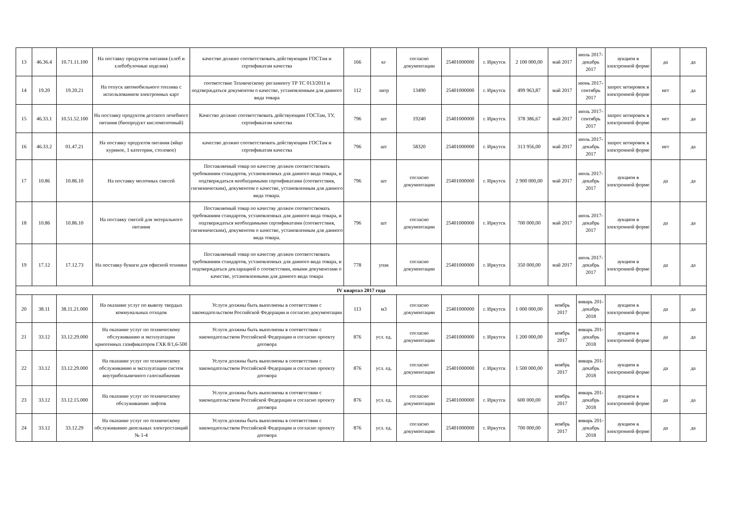| 13 | 46.36.4 | 10.71.11.100 | На поставку продуктов питания (хлеб и хлебобулочные изделия) | качество должно соответствовать действующим ГОСТам и сертификатам качества | 166 | кг | согласно документации | 25401000000 | г. Иркутск | 2 100 000,00 | май 2017 | июль 2017-декабрь 2017 | аукцион в электронной форме | да | да |
| 14 | 19.20 | 19.20.21 | На отпуск автомобильного топлива с использованием электронных карт | соответствие Техническому регламенту ТР ТС 013/2011 и подтверждаться документом о качестве, установленным для данного вида товара | 112 | литр | 13490 | 25401000000 | г. Иркутск | 499 963,87 | май 2017 | июнь 2017-сентябрь 2017 | запрос котировок в электронной форме | нет | да |
| 15 | 46.33.1 | 10.51.52.100 | На поставку продуктов детского лечебного питания (биопродукт кисломолочный) | Качество должно соответствовать действующим ГОСТам, ТУ, сертификатам качества | 796 | шт | 19240 | 25401000000 | г. Иркутск | 378 386,67 | май 2017 | июль 2017-сентябрь 2017 | запрос котировок в электронной форме | нет | да |
| 16 | 46.33.2 | 01.47.21 | На поставку продуктов питания (яйцо куриное, 1 категории, столовое) | качество должно соответствовать действующим ГОСТам и сертификатам качества | 796 | шт | 58320 | 25401000000 | г. Иркутск | 313 956,00 | май 2017 | июль 2017-декабрь 2017 | запрос котировок в электронной форме | нет | да |
| 17 | 10.86 | 10.86.10 | На поставку молочных смесей | Поставляемый товар по качеству должен соответствовать требованиям стандартов, установленных для данного вида товара, и подтверждаться необходимыми сертификатами (соответствия, гигиеническим), документом о качестве, установленным для данного вида товара. | 796 | шт | согласно документации | 25401000000 | г. Иркутск | 2 900 000,00 | май 2017 | июль 2017-декабрь 2017 | аукцион в электронной форме | да | да |
| 18 | 10.86 | 10.86.10 | На поставку смесей для энтерального питания | Поставляемый товар по качеству должен соответствовать требованиям стандартов, установленных для данного вида товара, и подтверждаться необходимыми сертификатами (соответствия, гигиеническим), документом о качестве, установленным для данного вида товара. | 796 | шт | согласно документации | 25401000000 | г. Иркутск | 700 000,00 | май 2017 | июль 2017-декабрь 2017 | аукцион в электронной форме | да | да |
| 19 | 17.12 | 17.12.73 | На поставку бумаги для офисной техники | Поставляемый товар по качеству должен соответствовать требованиям стандартов, установленных для данного вида товара, и подтверждаться декларацией о соответствии, иными документами о качестве, установленными для данного вида товара | 778 | упак | согласно документации | 25401000000 | г. Иркутск | 350 000,00 | май 2017 | июль 2017-декабрь 2017 | аукцион в электронной форме | да | да |
| IV квартал 2017 года | | | | | | | | | | | | | | | |
| 20 | 38.11 | 38.11.21.000 | На оказание услуг по вывозу твердых коммунальных отходов | Услуги должны быть выполнены в соответствии с законодательством Российской Федерации и согласно документации | 113 | м3 | согласно документации | 25401000000 | г. Иркутск | 1 000 000,00 | ноябрь 2017 | январь 201-декабрь 2018 | аукцион в электронной форме | да | да |
| 21 | 33.12 | 33.12.29.000 | На оказание услуг по техническому обслуживанию и эксплуатации криогенных газификаторов ГХК 8/1,6-500 | Услуги должны быть выполнены в соответствии с законодательством Российской Федерации и согласно проекту договора | 876 | усл. ед. | согласно документации | 25401000000 | г. Иркутск | 1 200 000,00 | ноябрь 2017 | январь 201-декабрь 2018 | аукцион в электронной форме | да | да |
| 22 | 33.12 | 33.12.29.000 | На оказание услуг по техническому обслуживанию и эксплуатации систем внутрибольничного газоснабжения | Услуги должны быть выполнены в соответствии с законодательством Российской Федерации и согласно проекту договора | 876 | усл. ед. | согласно документации | 25401000000 | г. Иркутск | 1 500 000,00 | ноябрь 2017 | январь 201-декабрь 2018 | аукцион в электронной форме | да | да |
| 23 | 33.12 | 33.12.15.000 | На оказание услуг по техническому обслуживанию лифтов | Услуги должны быть выполнены в соответствии с законодательством Российской Федерации и согласно проекту договора | 876 | усл. ед. | согласно документации | 25401000000 | г. Иркутск | 600 000,00 | ноябрь 2017 | январь 201-декабрь 2018 | аукцион в электронной форме | да | да |
| 24 | 33.12 | 33.12.29 | На оказание услуг по техническому обслуживанию дизельных электростанций № 1-4 | Услуги должны быть выполнены в соответствии с законодательством Российской Федерации и согласно проекту договора | 876 | усл. ед. | согласно документации | 25401000000 | г. Иркутск | 700 000,00 | ноябрь 2017 | январь 201-декабрь 2018 | аукцион в электронной форме | да | да |